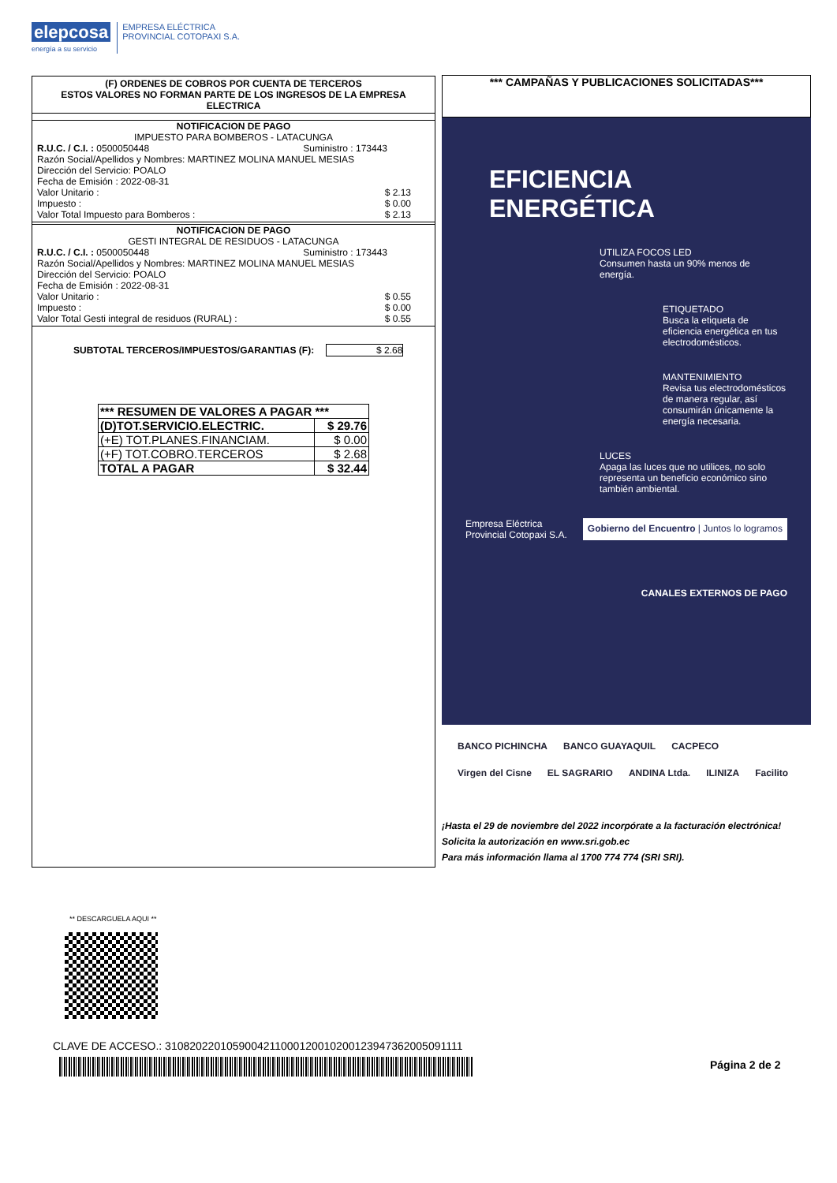elepcosa
energía a su servicio
EMPRESA ELÉCTRICA
PROVINCIAL COTOPAXI S.A.
(F) ORDENES DE COBROS POR CUENTA DE TERCEROS
ESTOS VALORES NO FORMAN PARTE DE LOS INGRESOS DE LA EMPRESA ELECTRICA
NOTIFICACION DE PAGO
IMPUESTO PARA BOMBEROS - LATACUNGA
R.U.C. / C.I. : 0500050448 Suministro : 173443
Razón Social/Apellidos y Nombres: MARTINEZ MOLINA MANUEL MESIAS
Dirección del Servicio: POALO
Fecha de Emisión : 2022-08-31
Valor Unitario : $ 2.13
Impuesto : $ 0.00
Valor Total Impuesto para Bomberos : $ 2.13
NOTIFICACION DE PAGO
GESTI INTEGRAL DE RESIDUOS - LATACUNGA
R.U.C. / C.I. : 0500050448 Suministro : 173443
Razón Social/Apellidos y Nombres: MARTINEZ MOLINA MANUEL MESIAS
Dirección del Servicio: POALO
Fecha de Emisión : 2022-08-31
Valor Unitario : $ 0.55
Impuesto : $ 0.00
Valor Total Gesti integral de residuos (RURAL) : $ 0.55
SUBTOTAL TERCEROS/IMPUESTOS/GARANTIAS (F): $ 2.68
| *** RESUMEN DE VALORES A PAGAR *** | |
| (D)TOT.SERVICIO.ELECTRIC. | $ 29.76 |
| (+E) TOT.PLANES.FINANCIAM. | $ 0.00 |
| (+F) TOT.COBRO.TERCEROS | $ 2.68 |
| TOTAL A PAGAR | $ 32.44 |
*** CAMPAÑAS Y PUBLICACIONES SOLICITADAS***
EFICIENCIA
ENERGÉTICA
UTILIZA FOCOS LED
Consumen hasta un 90% menos de energía.
ETIQUETADO
Busca la etiqueta de eficiencia energética en tus electrodomésticos.
MANTENIMIENTO
Revisa tus electrodomésticos de manera regular, así consumirán únicamente la energía necesaria.
LUCES
Apaga las luces que no utilices, no solo representa un beneficio económico sino también ambiental.
Empresa Eléctrica
Provincial Cotopaxi S.A. Gobierno del Encuentro | Juntos lo logramos
CANALES EXTERNOS DE PAGO
BANCO PICHINCHA BANCO GUAYAQUIL CACPECO Virgen del Cisne EL SAGRARIO ANDINA Ltda. ILINIZA Facilito
¡Hasta el 29 de noviembre del 2022 incorpórate a la facturación electrónica!
Solicita la autorización en www.sri.gob.ec
Para más información llama al 1700 774 774 (SRI SRI).
** DESCARGUELA AQUI **
CLAVE DE ACCESO.: 3108202201059004211000120010200123947362005091111
Página 2 de 2